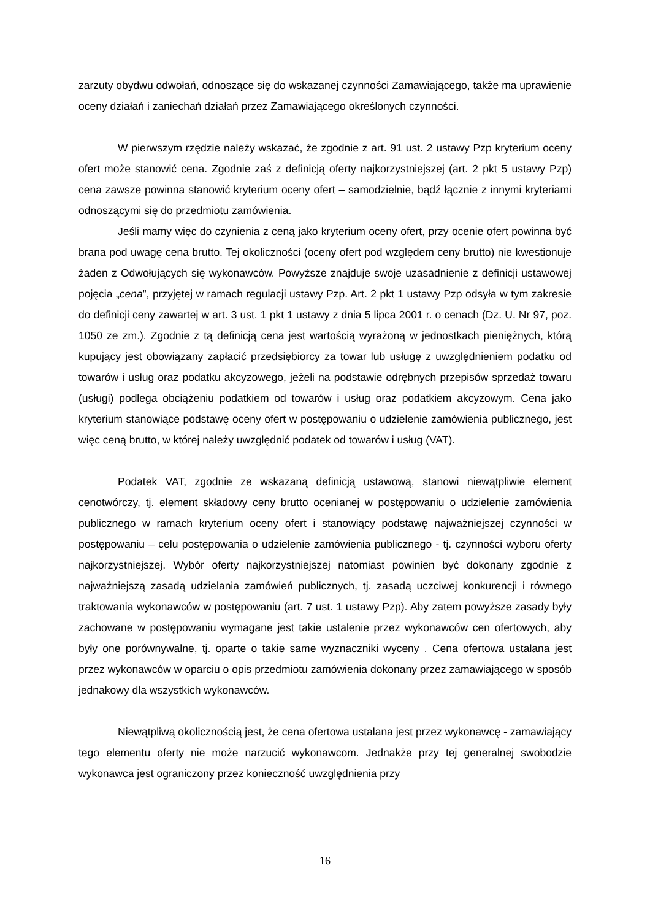zarzuty obydwu odwołań, odnoszące się do wskazanej czynności Zamawiającego, także ma uprawienie oceny działań i zaniechań działań przez Zamawiającego określonych czynności.
W pierwszym rzędzie należy wskazać, że zgodnie z art. 91 ust. 2 ustawy Pzp kryterium oceny ofert może stanowić cena. Zgodnie zaś z definicją oferty najkorzystniejszej (art. 2 pkt 5 ustawy Pzp) cena zawsze powinna stanowić kryterium oceny ofert – samodzielnie, bądź łącznie z innymi kryteriami odnoszącymi się do przedmiotu zamówienia.
Jeśli mamy więc do czynienia z ceną jako kryterium oceny ofert, przy ocenie ofert powinna być brana pod uwagę cena brutto. Tej okoliczności (oceny ofert pod względem ceny brutto) nie kwestionuje żaden z Odwołujących się wykonawców. Powyższe znajduje swoje uzasadnienie z definicji ustawowej pojęcia „cena”, przyjętej w ramach regulacji ustawy Pzp. Art. 2 pkt 1 ustawy Pzp odsyła w tym zakresie do definicji ceny zawartej w art. 3 ust. 1 pkt 1 ustawy z dnia 5 lipca 2001 r. o cenach (Dz. U. Nr 97, poz. 1050 ze zm.). Zgodnie z tą definicją cena jest wartością wyrażoną w jednostkach pieniężnych, którą kupujący jest obowiązany zapłacić przedsiębiorcy za towar lub usługę z uwzględnieniem podatku od towarów i usług oraz podatku akcyzowego, jeżeli na podstawie odrębnych przepisów sprzedaż towaru (usługi) podlega obciążeniu podatkiem od towarów i usług oraz podatkiem akcyzowym. Cena jako kryterium stanowiące podstawę oceny ofert w postępowaniu o udzielenie zamówienia publicznego, jest więc ceną brutto, w której należy uwzględnić podatek od towarów i usług (VAT).
Podatek VAT, zgodnie ze wskazaną definicją ustawową, stanowi niewątpliwie element cenotwórczy, tj. element składowy ceny brutto ocenianej w postępowaniu o udzielenie zamówienia publicznego w ramach kryterium oceny ofert i stanowiący podstawę najważniejszej czynności w postępowaniu – celu postępowania o udzielenie zamówienia publicznego - tj. czynności wyboru oferty najkorzystniejszej. Wybór oferty najkorzystniejszej natomiast powinien być dokonany zgodnie z najważniejszą zasadą udzielania zamówień publicznych, tj. zasadą uczciwej konkurencji i równego traktowania wykonawców w postępowaniu (art. 7 ust. 1 ustawy Pzp). Aby zatem powyższe zasady były zachowane w postępowaniu wymagane jest takie ustalenie przez wykonawców cen ofertowych, aby były one porównywalne, tj. oparte o takie same wyznaczniki wyceny . Cena ofertowa ustalana jest przez wykonawców w oparciu o opis przedmiotu zamówienia dokonany przez zamawiającego w sposób jednakowy dla wszystkich wykonawców.
Niewątpliwą okolicznością jest, że cena ofertowa ustalana jest przez wykonawcę - zamawiający tego elementu oferty nie może narzucić wykonawcom. Jednakże przy tej generalnej swobodzie wykonawca jest ograniczony przez konieczność uwzględnienia przy
16